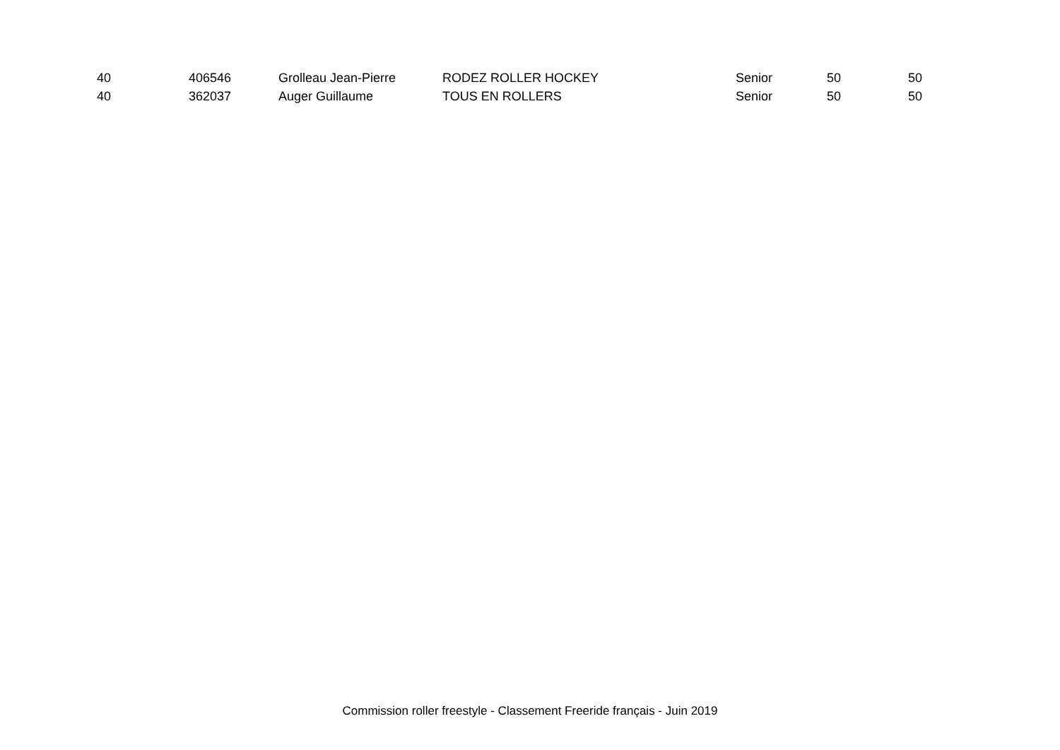| 40 | 406546 | Grolleau Jean-Pierre | RODEZ ROLLER HOCKEY | Senior | 50 | 50 |
| 40 | 362037 | Auger Guillaume | TOUS EN ROLLERS | Senior | 50 | 50 |
Commission roller freestyle - Classement Freeride français - Juin 2019